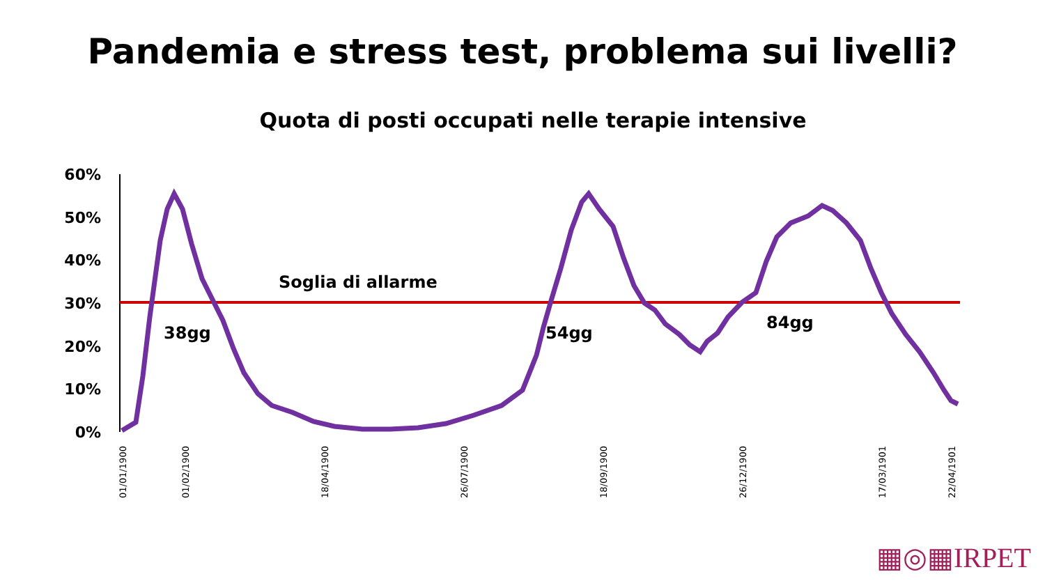Pandemia e stress test, problema sui livelli?
Quota di posti occupati nelle terapie intensive
60%
50%
40%
30%
20%
10%
0%
Soglia di allarme
38gg
54gg
84gg
01/01/1900
01/02/1900
18/04/1900
26/07/1900
18/09/1900
26/12/1900
17/03/1901
22/04/1901
▦◎▦IRPET